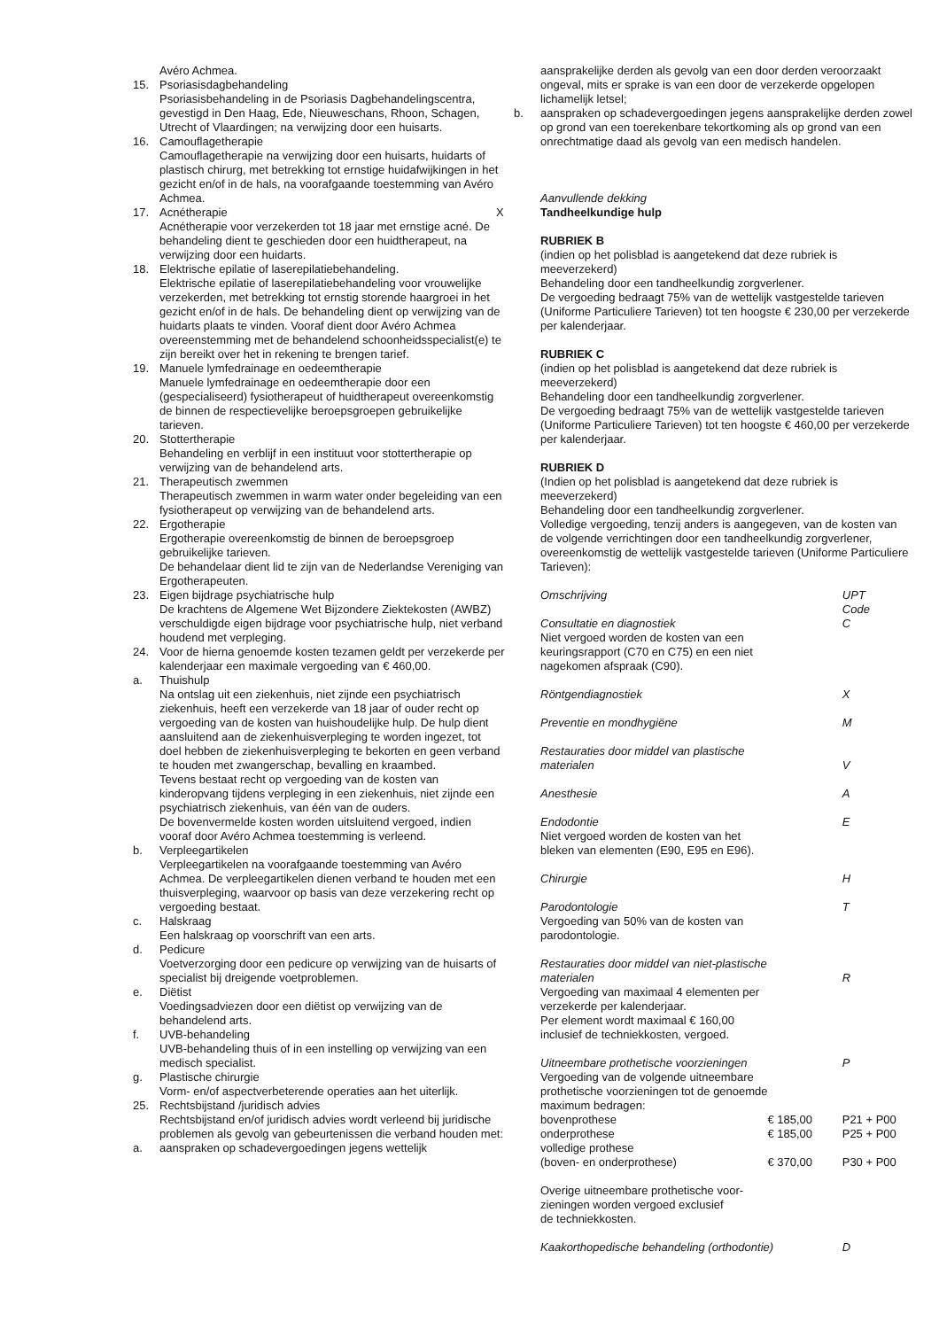Avéro Achmea.
15. Psoriasisdagbehandeling
Psoriasisbehandeling in de Psoriasis Dagbehandelingscentra, gevestigd in Den Haag, Ede, Nieuweschans, Rhoon, Schagen, Utrecht of Vlaardingen; na verwijzing door een huisarts.
16. Camouflagetherapie
Camouflagetherapie na verwijzing door een huisarts, huidarts of plastisch chirurg, met betrekking tot ernstige huidafwijkingen in het gezicht en/of in de hals, na voorafgaande toestemming van Avéro Achmea.
17. Acnétherapie
Acnétherapie voor verzekerden tot 18 jaar met ernstige acné. De behandeling dient te geschieden door een huidtherapeut, na verwijzing door een huidarts.
18. Elektrische epilatie of laserepilatiebehandeling.
Elektrische epilatie of laserepilatiebehandeling voor vrouwelijke verzekerden, met betrekking tot ernstig storende haargroei in het gezicht en/of in de hals. De behandeling dient op verwijzing van de huidarts plaats te vinden. Vooraf dient door Avéro Achmea overeenstemming met de behandelend schoonheidsspecialist(e) te zijn bereikt over het in rekening te brengen tarief.
19. Manuele lymfedrainage en oedeemtherapie
Manuele lymfedrainage en oedeemtherapie door een (gespecialiseerd) fysiotherapeut of huidtherapeut overeenkomstig de binnen de respectievelijke beroepsgroepen gebruikelijke tarieven.
20. Stottertherapie
Behandeling en verblijf in een instituut voor stottertherapie op verwijzing van de behandelend arts.
21. Therapeutisch zwemmen
Therapeutisch zwemmen in warm water onder begeleiding van een fysiotherapeut op verwijzing van de behandelend arts.
22. Ergotherapie
Ergotherapie overeenkomstig de binnen de beroepsgroep gebruikelijke tarieven.
De behandelaar dient lid te zijn van de Nederlandse Vereniging van Ergotherapeuten.
23. Eigen bijdrage psychiatrische hulp
De krachtens de Algemene Wet Bijzondere Ziektekosten (AWBZ) verschuldigde eigen bijdrage voor psychiatrische hulp, niet verband houdend met verpleging.
24. Voor de hierna genoemde kosten tezamen geldt per verzekerde per kalenderjaar een maximale vergoeding van € 460,00.
a. Thuishulp
Na ontslag uit een ziekenhuis, niet zijnde een psychiatrisch ziekenhuis, heeft een verzekerde van 18 jaar of ouder recht op vergoeding van de kosten van huishoudelijke hulp. De hulp dient aansluitend aan de ziekenhuisverpleging te worden ingezet, tot doel hebben de ziekenhuisverpleging te bekorten en geen verband te houden met zwangerschap, bevalling en kraambed.
Tevens bestaat recht op vergoeding van de kosten van kinderopvang tijdens verpleging in een ziekenhuis, niet zijnde een psychiatrisch ziekenhuis, van één van de ouders.
De bovenvermelde kosten worden uitsluitend vergoed, indien vooraf door Avéro Achmea toestemming is verleend.
b. Verpleegartikelen
Verpleegartikelen na voorafgaande toestemming van Avéro Achmea. De verpleegartikelen dienen verband te houden met een thuisverpleging, waarvoor op basis van deze verzekering recht op vergoeding bestaat.
c. Halskraag
Een halskraag op voorschrift van een arts.
d. Pedicure
Voetverzorging door een pedicure op verwijzing van de huisarts of specialist bij dreigende voetproblemen.
e. Diëtist
Voedingsadviezen door een diëtist op verwijzing van de behandelend arts.
f. UVB-behandeling
UVB-behandeling thuis of in een instelling op verwijzing van een medisch specialist.
g. Plastische chirurgie
Vorm- en/of aspectverbeterende operaties aan het uiterlijk.
25. Rechtsbijstand /juridisch advies
Rechtsbijstand en/of juridisch advies wordt verleend bij juridische problemen als gevolg van gebeurtenissen die verband houden met:
a. aanspraken op schadevergoedingen jegens wettelijk
aansprakelijke derden als gevolg van een door derden veroorzaakt ongeval, mits er sprake is van een door de verzekerde opgelopen lichamelijk letsel;
b. aanspraken op schadevergoedingen jegens aansprakelijke derden zowel op grond van een toerekenbare tekortkoming als op grond van een onrechtmatige daad als gevolg van een medisch handelen.
Aanvullende dekking
X Tandheelkundige hulp
RUBRIEK B
(indien op het polisblad is aangetekend dat deze rubriek is meeverzekerd)
Behandeling door een tandheelkundig zorgverlener.
De vergoeding bedraagt 75% van de wettelijk vastgestelde tarieven (Uniforme Particuliere Tarieven) tot ten hoogste € 230,00 per verzekerde per kalenderjaar.
RUBRIEK C
(indien op het polisblad is aangetekend dat deze rubriek is meeverzekerd)
Behandeling door een tandheelkundig zorgverlener.
De vergoeding bedraagt 75% van de wettelijk vastgestelde tarieven (Uniforme Particuliere Tarieven) tot ten hoogste € 460,00 per verzekerde per kalenderjaar.
RUBRIEK D
(Indien op het polisblad is aangetekend dat deze rubriek is meeverzekerd)
Behandeling door een tandheelkundig zorgverlener.
Volledige vergoeding, tenzij anders is aangegeven, van de kosten van de volgende verrichtingen door een tandheelkundig zorgverlener, overeenkomstig de wettelijk vastgestelde tarieven (Uniforme Particuliere Tarieven):
| Omschrijving | | | UPT Code |
| Consultatie en diagnostiek Niet vergoed worden de kosten van een keuringsrapport (C70 en C75) en een niet nagekomen afspraak (C90). | | | C |
| Röntgendiagnostiek | | | X |
| Preventie en mondhygiëne | | | M |
| Restauraties door middel van plastische materialen | | | V |
| Anesthesie | | | A |
| Endodontie Niet vergoed worden de kosten van het bleken van elementen (E90, E95 en E96). | | | E |
| Chirurgie | | | H |
| Parodontologie Vergoeding van 50% van de kosten van parodontologie. | | | T |
| Restauraties door middel van niet-plastische materialen Vergoeding van maximaal 4 elementen per verzekerde per kalenderjaar. Per element wordt maximaal € 160,00 inclusief de techniekkosten, vergoed. | | | R |
| Uitneembare prothetische voorzieningen Vergoeding van de volgende uitneembare prothetische voorzieningen tot de genoemde maximum bedragen: | | | P |
| bovenprothese | € 185,00 | P21 + P00 | |
| onderprothese | € 185,00 | P25 + P00 | |
| volledige prothese (boven- en onderprothese) | € 370,00 | P30 + P00 | |
| Overige uitneembare prothetische voor- zieningen worden vergoed exclusief de techniekkosten. | | | |
| Kaakorthopedische behandeling (orthodontie) | | | D |